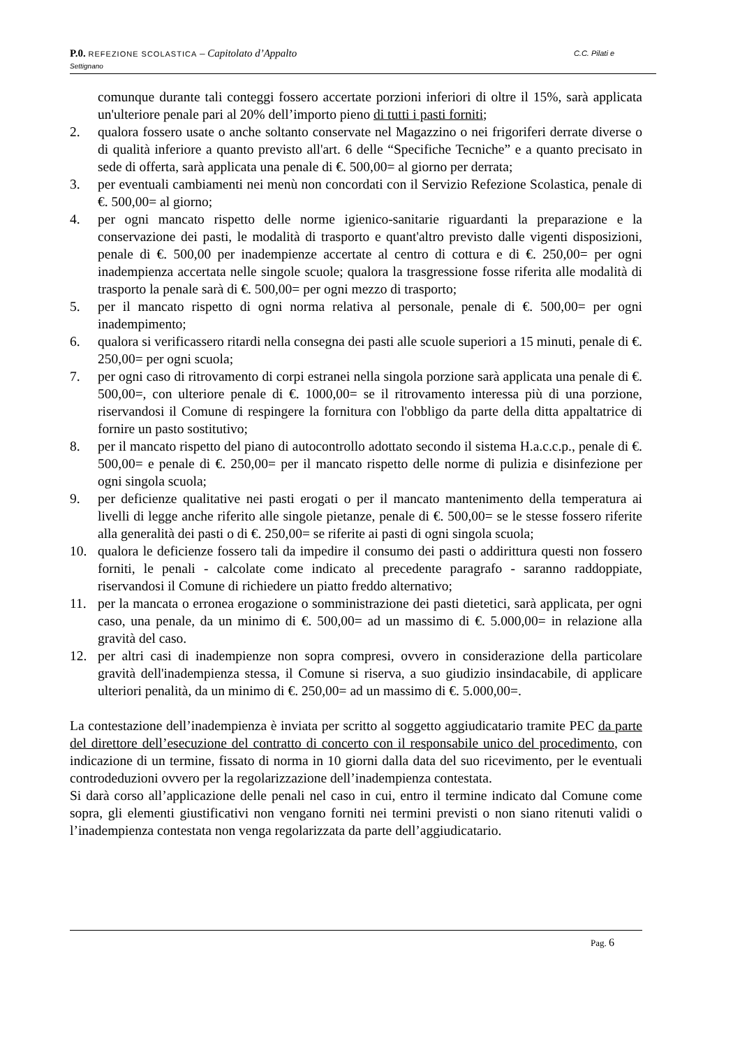C.C. Pilati e P.0. REFEZIONE SCOLASTICA – Capitolato d’Appalto
Settignano
comunque durante tali conteggi fossero accertate porzioni inferiori di oltre il 15%, sarà applicata un'ulteriore penale pari al 20% dell’importo pieno di tutti i pasti forniti;
2. qualora fossero usate o anche soltanto conservate nel Magazzino o nei frigoriferi derrate diverse o di qualità inferiore a quanto previsto all'art. 6 delle “Specifiche Tecniche” e a quanto precisato in sede di offerta, sarà applicata una penale di €. 500,00= al giorno per derrata;
3. per eventuali cambiamenti nei menù non concordati con il Servizio Refezione Scolastica, penale di €. 500,00= al giorno;
4. per ogni mancato rispetto delle norme igienico-sanitarie riguardanti la preparazione e la conservazione dei pasti, le modalità di trasporto e quant'altro previsto dalle vigenti disposizioni, penale di €. 500,00 per inadempienze accertate al centro di cottura e di €. 250,00= per ogni inadempienza accertata nelle singole scuole; qualora la trasgressione fosse riferita alle modalità di trasporto la penale sarà di €. 500,00= per ogni mezzo di trasporto;
5. per il mancato rispetto di ogni norma relativa al personale, penale di €. 500,00= per ogni inadempimento;
6. qualora si verificassero ritardi nella consegna dei pasti alle scuole superiori a 15 minuti, penale di €. 250,00= per ogni scuola;
7. per ogni caso di ritrovamento di corpi estranei nella singola porzione sarà applicata una penale di €. 500,00=, con ulteriore penale di €. 1000,00= se il ritrovamento interessa più di una porzione, riservandosi il Comune di respingere la fornitura con l'obbligo da parte della ditta appaltatrice di fornire un pasto sostitutivo;
8. per il mancato rispetto del piano di autocontrollo adottato secondo il sistema H.a.c.c.p., penale di €. 500,00= e penale di €. 250,00= per il mancato rispetto delle norme di pulizia e disinfezione per ogni singola scuola;
9. per deficienze qualitative nei pasti erogati o per il mancato mantenimento della temperatura ai livelli di legge anche riferito alle singole pietanze, penale di €. 500,00= se le stesse fossero riferite alla generalità dei pasti o di €. 250,00= se riferite ai pasti di ogni singola scuola;
10. qualora le deficienze fossero tali da impedire il consumo dei pasti o addirittura questi non fossero forniti, le penali - calcolate come indicato al precedente paragrafo - saranno raddoppiate, riservandosi il Comune di richiedere un piatto freddo alternativo;
11. per la mancata o erronea erogazione o somministrazione dei pasti dietetici, sarà applicata, per ogni caso, una penale, da un minimo di €. 500,00= ad un massimo di €. 5.000,00= in relazione alla gravità del caso.
12. per altri casi di inadempienze non sopra compresi, ovvero in considerazione della particolare gravità dell'inadempienza stessa, il Comune si riserva, a suo giudizio insindacabile, di applicare ulteriori penalità, da un minimo di €. 250,00= ad un massimo di €. 5.000,00=.
La contestazione dell’inadempienza è inviata per scritto al soggetto aggiudicatario tramite PEC da parte del direttore dell’esecuzione del contratto di concerto con il responsabile unico del procedimento, con indicazione di un termine, fissato di norma in 10 giorni dalla data del suo ricevimento, per le eventuali controdeduzioni ovvero per la regolarizzazione dell’inadempienza contestata.
Si darà corso all’applicazione delle penali nel caso in cui, entro il termine indicato dal Comune come sopra, gli elementi giustificativi non vengano forniti nei termini previsti o non siano ritenuti validi o l’inadempienza contestata non venga regolarizzata da parte dell’aggiudicatario.
Pag. 6